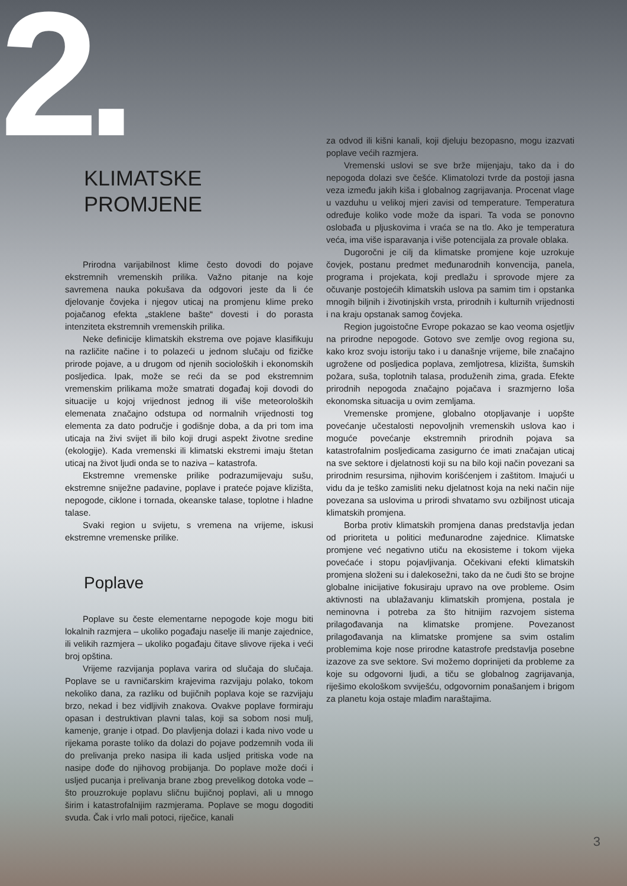2.
KLIMATSKE
PROMJENE
Prirodna varijabilnost klime često dovodi do pojave ekstremnih vremenskih prilika. Važno pitanje na koje savremena nauka pokušava da odgovori jeste da li će djelovanje čovjeka i njegov uticaj na promjenu klime preko pojačanog efekta „staklene bašte“ dovesti i do porasta intenziteta ekstremnih vremenskih prilika.
Neke definicije klimatskih ekstrema ove pojave klasifikuju na različite načine i to polazeći u jednom slučaju od fizičke prirode pojave, a u drugom od njenih socioloških i ekonomskih posljedica. Ipak, može se reći da se pod ekstremnim vremenskim prilikama može smatrati događaj koji dovodi do situacije u kojoj vrijednost jednog ili više meteoroloških elemenata značajno odstupa od normalnih vrijednosti tog elementa za dato područje i godišnje doba, a da pri tom ima uticaja na živi svijet ili bilo koji drugi aspekt životne sredine (ekologije). Kada vremenski ili klimatski ekstremi imaju štetan uticaj na život ljudi onda se to naziva – katastrofa.
Ekstremne vremenske prilike podrazumijevaju sušu, ekstremne sniježne padavine, poplave i prateće pojave klizišta, nepogode, ciklone i tornada, okeanske talase, toplotne i hladne talase.
Svaki region u svijetu, s vremena na vrijeme, iskusi ekstremne vremenske prilike.
Poplave
Poplave su česte elementarne nepogode koje mogu biti lokalnih razmjera – ukoliko pogađaju naselje ili manje zajednice, ili velikih razmjera – ukoliko pogađaju čitave slivove rijeka i veći broj opština.
Vrijeme razvijanja poplava varira od slučaja do slučaja. Poplave se u ravničarskim krajevima razvijaju polako, tokom nekoliko dana, za razliku od bujičnih poplava koje se razvijaju brzo, nekad i bez vidljivih znakova. Ovakve poplave formiraju opasan i destruktivan plavni talas, koji sa sobom nosi mulj, kamenje, granje i otpad. Do plavljenja dolazi i kada nivo vode u rijekama poraste toliko da dolazi do pojave podzemnih voda ili do prelivanja preko nasipa ili kada usljed pritiska vode na nasipe dođe do njihovog probijanja. Do poplave može doći i usljed pucanja i prelivanja brane zbog prevelikog dotoka vode – što prouzrokuje poplavu sličnu bujičnoj poplavi, ali u mnogo širim i katastrofalnijim razmjerama. Poplave se mogu dogoditi svuda. Čak i vrlo mali potoci, riječice, kanali
za odvod ili kišni kanali, koji djeluju bezopasno, mogu izazvati poplave većih razmjera.
Vremenski uslovi se sve brže mijenjaju, tako da i do nepogoda dolazi sve češće. Klimatolozi tvrde da postoji jasna veza između jakih kiša i globalnog zagrijavanja. Procenat vlage u vazduhu u velikoj mjeri zavisi od temperature. Temperatura određuje koliko vode može da ispari. Ta voda se ponovno oslobađa u pljuskovima i vraća se na tlo. Ako je temperatura veća, ima više isparavanja i više potencijala za provale oblaka.
Dugoročni je cilj da klimatske promjene koje uzrokuje čovjek, postanu predmet međunarodnih konvencija, panela, programa i projekata, koji predlažu i sprovode mjere za očuvanje postojećih klimatskih uslova pa samim tim i opstanka mnogih biljnih i životinjskih vrsta, prirodnih i kulturnih vrijednosti i na kraju opstanak samog čovjeka.
Region jugoistočne Evrope pokazao se kao veoma osjetljiv na prirodne nepogode. Gotovo sve zemlje ovog regiona su, kako kroz svoju istoriju tako i u današnje vrijeme, bile značajno ugrožene od posljedica poplava, zemljotresa, klizišta, šumskih požara, suša, toplotnih talasa, produženih zima, grada. Efekte prirodnih nepogoda značajno pojačava i srazmjerno loša ekonomska situacija u ovim zemljama.
Vremenske promjene, globalno otopljavanje i uopšte povećanje učestalosti nepovoljnih vremenskih uslova kao i moguće povećanje ekstremnih prirodnih pojava sa katastrofalnim posljedicama zasigurno će imati značajan uticaj na sve sektore i djelatnosti koji su na bilo koji način povezani sa prirodnim resursima, njihovim korišćenjem i zaštitom. Imajući u vidu da je teško zamisliti neku djelatnost koja na neki način nije povezana sa uslovima u prirodi shvatamo svu ozbiljnost uticaja klimatskih promjena.
Borba protiv klimatskih promjena danas predstavlja jedan od prioriteta u politici međunarodne zajednice. Klimatske promjene već negativno utiču na ekosisteme i tokom vijeka povećaće i stopu pojavljivanja. Očekivani efekti klimatskih promjena složeni su i dalekosežni, tako da ne čudi što se brojne globalne inicijative fokusiraju upravo na ove probleme. Osim aktivnosti na ublažavanju klimatskih promjena, postala je neminovna i potreba za što hitnijim razvojem sistema prilagođavanja na klimatske promjene. Povezanost prilagođavanja na klimatske promjene sa svim ostalim problemima koje nose prirodne katastrofe predstavlja posebne izazove za sve sektore. Svi možemo doprinijeti da probleme za koje su odgovorni ljudi, a tiču se globalnog zagrijavanja, riješimo ekološkom svviješću, odgovornim ponašanjem i brigom za planetu koja ostaje mlađim naraštajima.
3